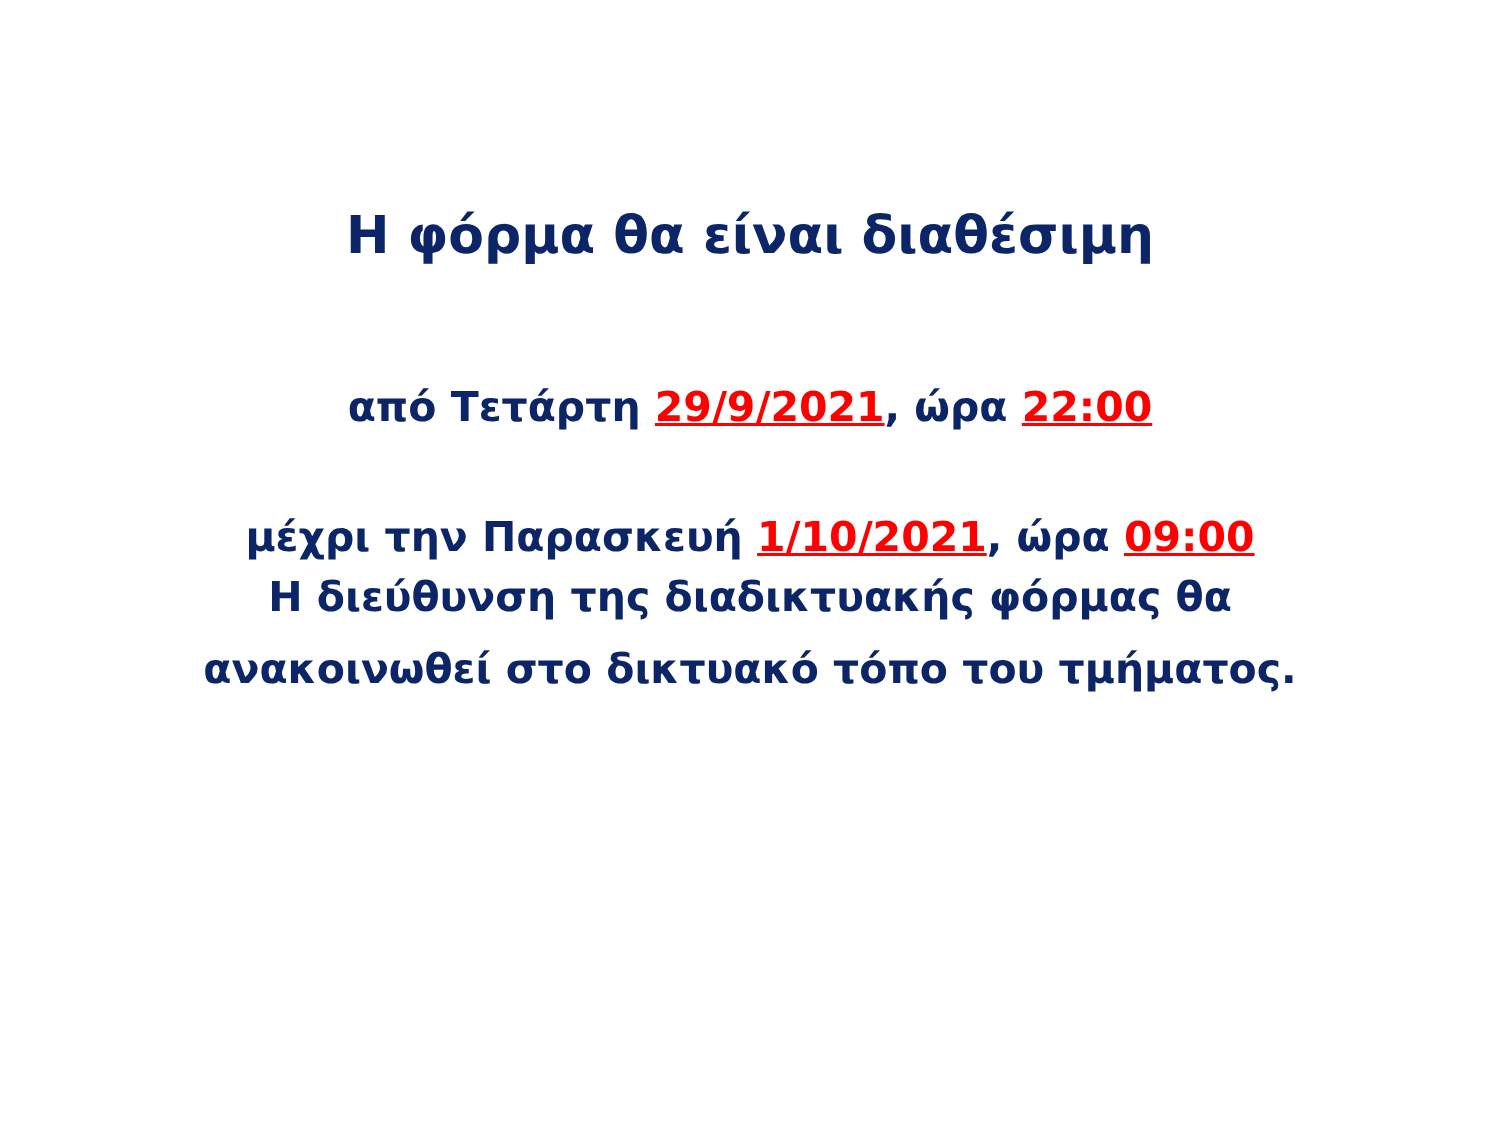Η φόρμα θα είναι διαθέσιμη
από Τετάρτη 29/9/2021, ώρα 22:00
μέχρι την Παρασκευή 1/10/2021, ώρα 09:00
Η διεύθυνση της διαδικτυακής φόρμας θα
ανακοινωθεί στο δικτυακό τόπο του τμήματος.